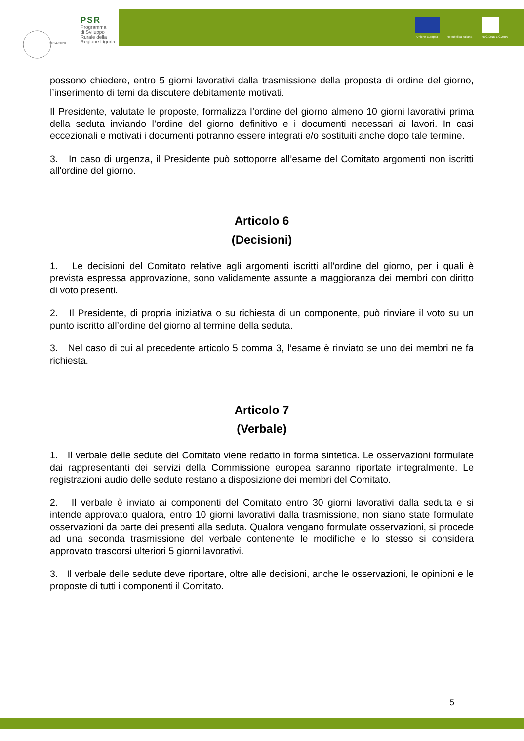2014-2020
PSR
Programma
di Sviluppo
Rurale della
Regione Liguria
Unione Europea Repubblica Italiana REGIONE LIGURIA
possono chiedere, entro 5 giorni lavorativi dalla trasmissione della proposta di ordine del giorno, l’inserimento di temi da discutere debitamente motivati.
Il Presidente, valutate le proposte, formalizza l’ordine del giorno almeno 10 giorni lavorativi prima della seduta inviando l’ordine del giorno definitivo e i documenti necessari ai lavori. In casi eccezionali e motivati i documenti potranno essere integrati e/o sostituiti anche dopo tale termine.
3. In caso di urgenza, il Presidente può sottoporre all’esame del Comitato argomenti non iscritti all'ordine del giorno.
Articolo 6
(Decisioni)
1. Le decisioni del Comitato relative agli argomenti iscritti all’ordine del giorno, per i quali è prevista espressa approvazione, sono validamente assunte a maggioranza dei membri con diritto di voto presenti.
2. Il Presidente, di propria iniziativa o su richiesta di un componente, può rinviare il voto su un punto iscritto all’ordine del giorno al termine della seduta.
3. Nel caso di cui al precedente articolo 5 comma 3, l’esame è rinviato se uno dei membri ne fa richiesta.
Articolo 7
(Verbale)
1. Il verbale delle sedute del Comitato viene redatto in forma sintetica. Le osservazioni formulate dai rappresentanti dei servizi della Commissione europea saranno riportate integralmente. Le registrazioni audio delle sedute restano a disposizione dei membri del Comitato.
2. Il verbale è inviato ai componenti del Comitato entro 30 giorni lavorativi dalla seduta e si intende approvato qualora, entro 10 giorni lavorativi dalla trasmissione, non siano state formulate osservazioni da parte dei presenti alla seduta. Qualora vengano formulate osservazioni, si procede ad una seconda trasmissione del verbale contenente le modifiche e lo stesso si considera approvato trascorsi ulteriori 5 giorni lavorativi.
3. Il verbale delle sedute deve riportare, oltre alle decisioni, anche le osservazioni, le opinioni e le proposte di tutti i componenti il Comitato.
5